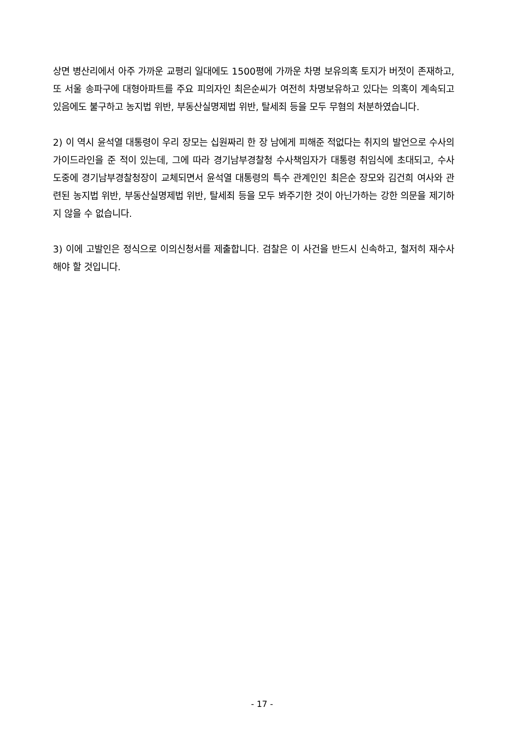상면 병산리에서 아주 가까운 교평리 일대에도 1500평에 가까운 차명 보유의혹 토지가 버젓이 존재하고, 또 서울 송파구에 대형아파트를 주요 피의자인 최은순씨가 여전히 차명보유하고 있다는 의혹이 계속되고 있음에도 불구하고 농지법 위반, 부동산실명제법 위반, 탈세죄 등을 모두 무혐의 처분하였습니다.
2) 이 역시 윤석열 대통령이 우리 장모는 십원짜리 한 장 남에게 피해준 적없다는 취지의 발언으로 수사의 가이드라인을 준 적이 있는데, 그에 따라 경기남부경찰청 수사책임자가 대통령 취임식에 초대되고, 수사 도중에 경기남부경찰청장이 교체되면서 윤석열 대통령의 특수 관계인인 최은순 장모와 김건희 여사와 관련된 농지법 위반, 부동산실명제법 위반, 탈세죄 등을 모두 봐주기한 것이 아닌가하는 강한 의문을 제기하지 않을 수 없습니다.
3) 이에 고발인은 정식으로 이의신청서를 제출합니다. 검찰은 이 사건을 반드시 신속하고, 철저히 재수사해야 할 것입니다.
- 17 -